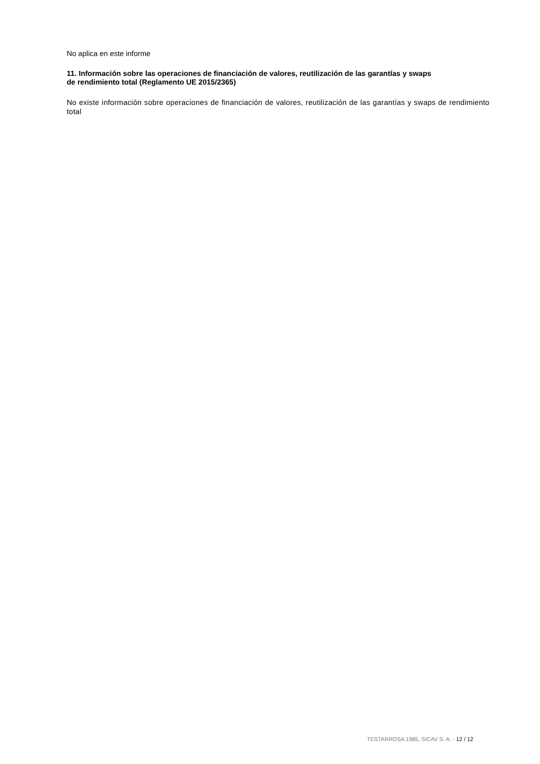No aplica en este informe
11. Información sobre las operaciones de financiación de valores, reutilización de las garantías y swaps
de rendimiento total (Reglamento UE 2015/2365)
No existe información sobre operaciones de financiación de valores, reutilización de las garantías y swaps de rendimiento total
TESTARROSA 1985, SICAV S. A. - 12 / 12